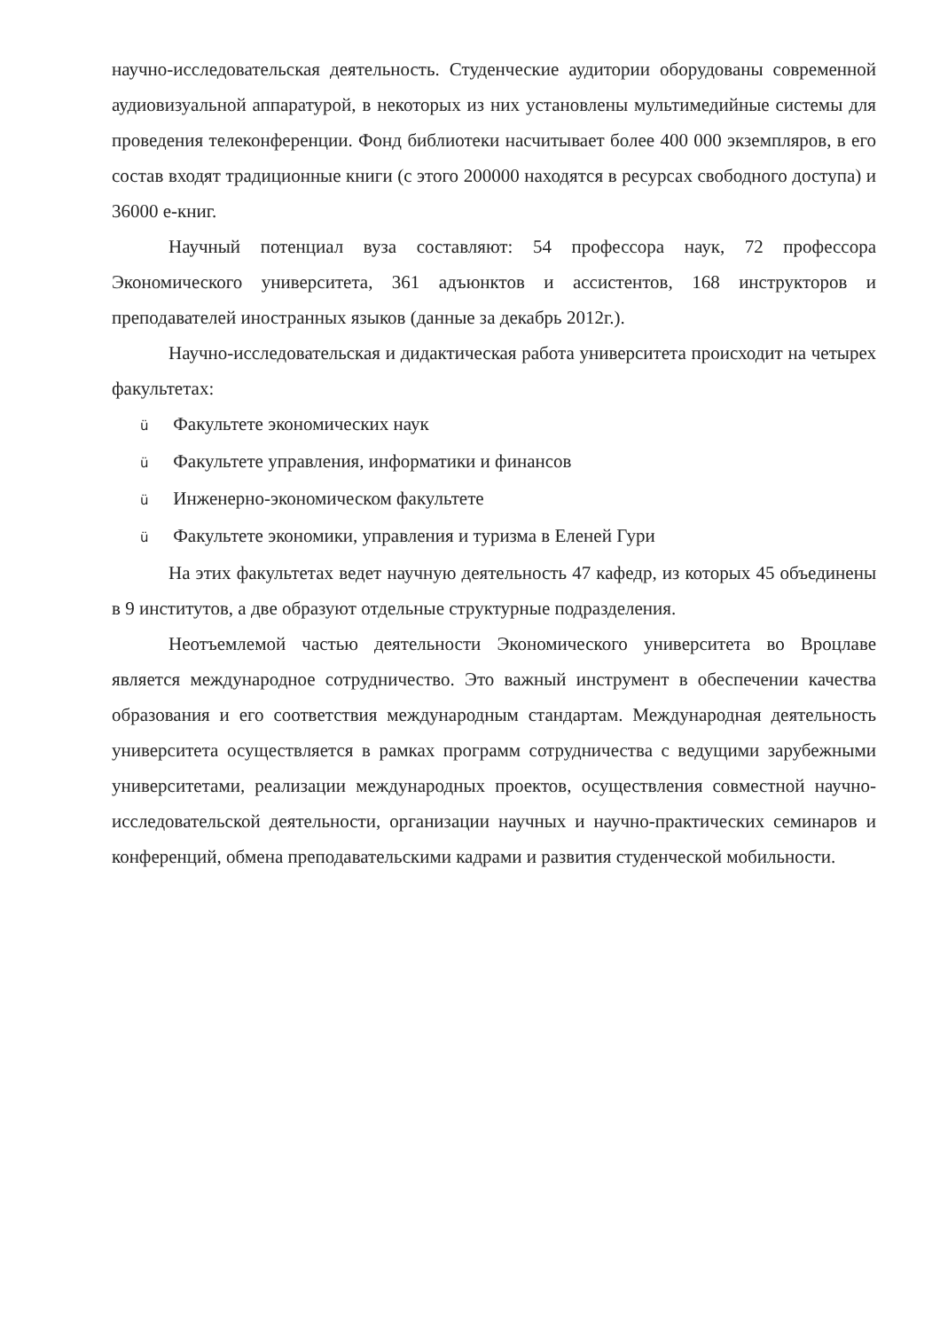научно-исследовательская деятельность. Студенческие аудитории оборудованы современной аудиовизуальной аппаратурой, в некоторых из них установлены мультимедийные системы для проведения телеконференции. Фонд библиотеки насчитывает более 400 000 экземпляров, в его состав входят традиционные книги (с этого 200000 находятся в ресурсах свободного доступа) и 36000 е-книг.
Научный потенциал вуза составляют: 54 профессора наук, 72 профессора Экономического университета, 361 адъюнктов и ассистентов, 168 инструкторов и преподавателей иностранных языков (данные за декабрь 2012г.).
Научно-исследовательская и дидактическая работа университета происходит на четырех факультетах:
ü Факультете экономических наук
ü Факультете управления, информатики и финансов
ü Инженерно-экономическом факультете
ü Факультете экономики, управления и туризма в Еленей Гури
На этих факультетах ведет научную деятельность 47 кафедр, из которых 45 объединены в 9 институтов, а две образуют отдельные структурные подразделения.
Неотъемлемой частью деятельности Экономического университета во Вроцлаве является международное сотрудничество. Это важный инструмент в обеспечении качества образования и его соответствия международным стандартам. Международная деятельность университета осуществляется в рамках программ сотрудничества с ведущими зарубежными университетами, реализации международных проектов, осуществления совместной научно-исследовательской деятельности, организации научных и научно-практических семинаров и конференций, обмена преподавательскими кадрами и развития студенческой мобильности.